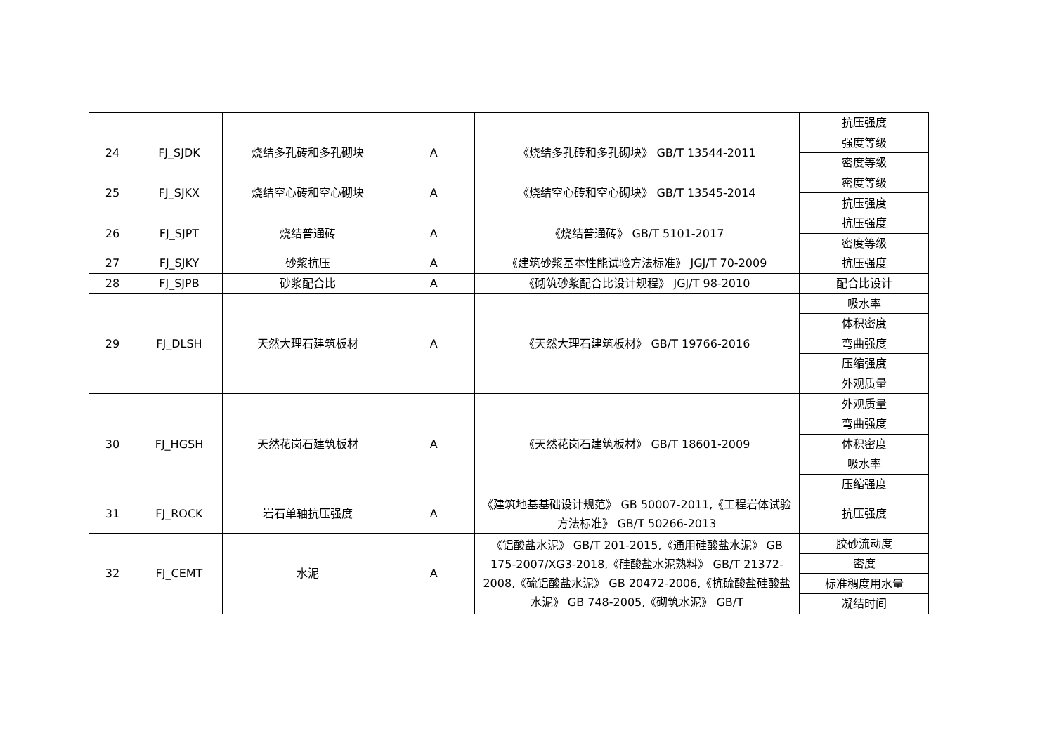| | | | | | 抗压强度 |
| 24 | FJ_SJDK | 烧结多孔砖和多孔砌块 | A | 《烧结多孔砖和多孔砌块》 GB/T 13544-2011 | 强度等级 |
| | | | | | 密度等级 |
| 25 | FJ_SJKX | 烧结空心砖和空心砌块 | A | 《烧结空心砖和空心砌块》 GB/T 13545-2014 | 密度等级 |
| | | | | | 抗压强度 |
| 26 | FJ_SJPT | 烧结普通砖 | A | 《烧结普通砖》 GB/T 5101-2017 | 抗压强度 |
| | | | | | 密度等级 |
| 27 | FJ_SJKY | 砂浆抗压 | A | 《建筑砂浆基本性能试验方法标准》 JGJ/T 70-2009 | 抗压强度 |
| 28 | FJ_SJPB | 砂浆配合比 | A | 《砌筑砂浆配合比设计规程》 JGJ/T 98-2010 | 配合比设计 |
| 29 | FJ_DLSH | 天然大理石建筑板材 | A | 《天然大理石建筑板材》 GB/T 19766-2016 | 吸水率 |
| | | | | | 体积密度 |
| | | | | | 弯曲强度 |
| | | | | | 压缩强度 |
| | | | | | 外观质量 |
| 30 | FJ_HGSH | 天然花岗石建筑板材 | A | 《天然花岗石建筑板材》 GB/T 18601-2009 | 外观质量 |
| | | | | | 弯曲强度 |
| | | | | | 体积密度 |
| | | | | | 吸水率 |
| | | | | | 压缩强度 |
| 31 | FJ_ROCK | 岩石单轴抗压强度 | A | 《建筑地基基础设计规范》 GB 50007-2011,《工程岩体试验方法标准》 GB/T 50266-2013 | 抗压强度 |
| 32 | FJ_CEMT | 水泥 | A | 《铝酸盐水泥》 GB/T 201-2015,《通用硅酸盐水泥》 GB 175-2007/XG3-2018,《硅酸盐水泥熟料》 GB/T 21372-2008,《硫铝酸盐水泥》 GB 20472-2006,《抗硫酸盐硅酸盐水泥》 GB 748-2005,《砌筑水泥》 GB/T | 胶砂流动度 |
| | | | | | 密度 |
| | | | | | 标准稠度用水量 |
| | | | | | 凝结时间 |